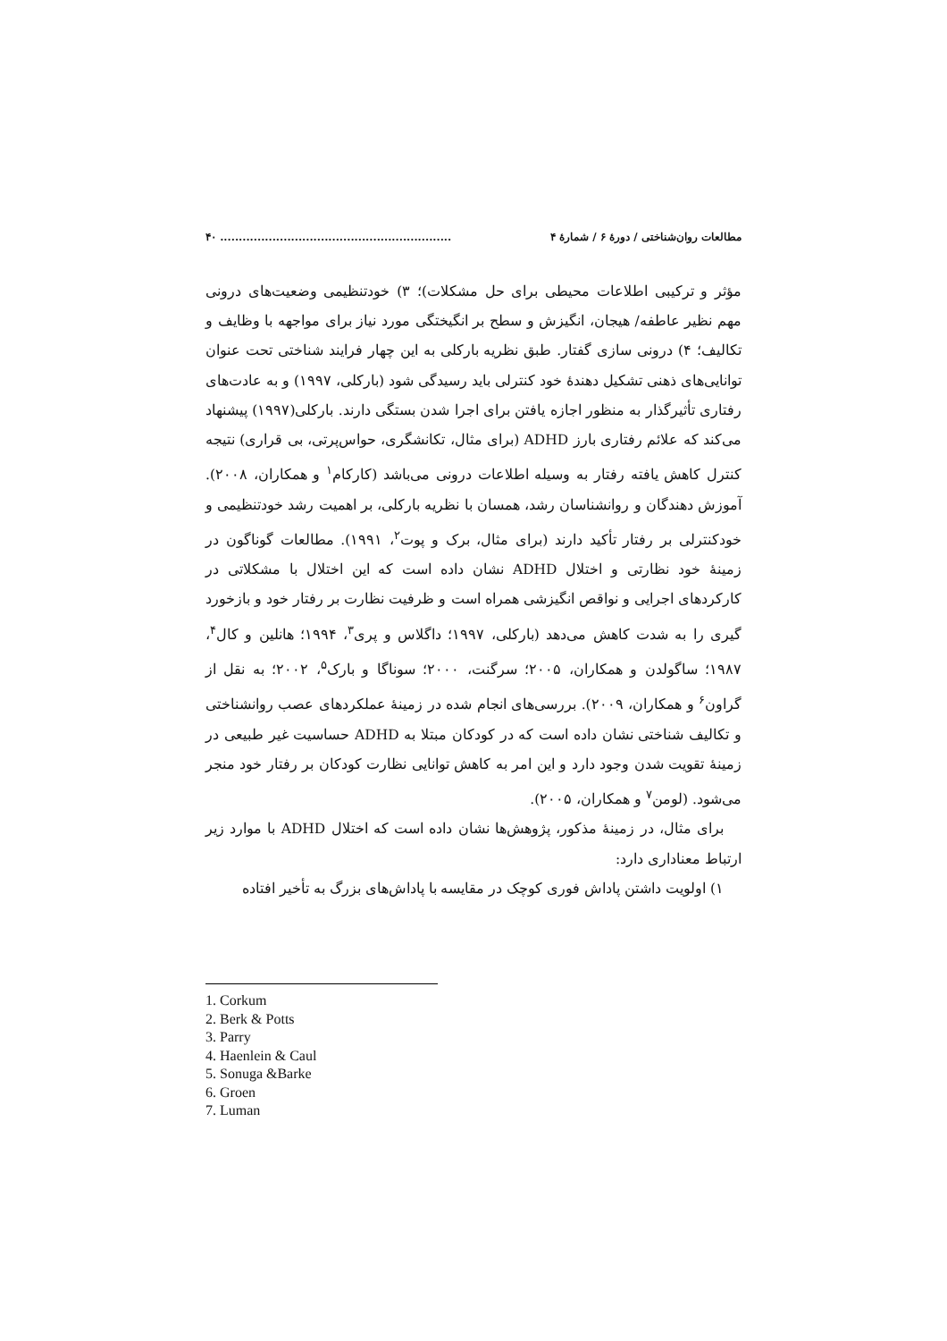مطالعات روان‌شناختی / دورهٔ ۶ / شمارهٔ ۴.............................................................. ۴۰
مؤثر و ترکیبی اطلاعات محیطی برای حل مشکلات)؛ ۳) خودتنظیمی وضعیت‌های درونی مهم نظیر عاطفه/ هیجان، انگیزش و سطح بر انگیختگی مورد نیاز برای مواجهه با وظایف و تکالیف؛ ۴) درونی سازی گفتار. طبق نظریه بارکلی به این چهار فرایند شناختی تحت عنوان توانایی‌های ذهنی تشکیل دهندهٔ خود کنترلی باید رسیدگی شود (بارکلی، ۱۹۹۷) و به عادت‌های رفتاری تأثیرگذار به منظور اجازه یافتن برای اجرا شدن بستگی دارند. بارکلی(۱۹۹۷) پیشنهاد می‌کند که علائم رفتاری بارز ADHD (برای مثال، تکانشگری، حواس‌پرتی، بی قراری) نتیجه کنترل کاهش یافته رفتار به وسیله اطلاعات درونی می‌باشد (کارکام<sup>۱</sup> و همکاران، ۲۰۰۸). آموزش دهندگان و روانشناسان رشد، همسان با نظریه بارکلی، بر اهمیت رشد خودتنظیمی و خودکنترلی بر رفتار تأکید دارند (برای مثال، برک و پوت<sup>۲</sup>، ۱۹۹۱). مطالعات گوناگون در زمینهٔ خود نظارتی و اختلال ADHD نشان داده است که این اختلال با مشکلاتی در کارکردهای اجرایی و نواقص انگیزشی همراه است و ظرفیت نظارت بر رفتار خود و بازخورد گیری را به شدت کاهش می‌دهد (بارکلی، ۱۹۹۷؛ داگلاس و پری<sup>۳</sup>، ۱۹۹۴؛ هانلین و کال<sup>۴</sup>، ۱۹۸۷؛ ساگولدن و همکاران، ۲۰۰۵؛ سرگنت، ۲۰۰۰؛ سوناگا و بارک<sup>۵</sup>، ۲۰۰۲؛ به نقل از گراون<sup>۶</sup> و همکاران، ۲۰۰۹). بررسی‌های انجام شده در زمینهٔ عملکردهای عصب روانشناختی و تکالیف شناختی نشان داده است که در کودکان مبتلا به ADHD حساسیت غیر طبیعی در زمینهٔ تقویت شدن وجود دارد و این امر به کاهش توانایی نظارت کودکان بر رفتار خود منجر می‌شود. (لومن<sup>۷</sup> و همکاران، ۲۰۰۵).
برای مثال، در زمینهٔ مذکور، پژوهش‌ها نشان داده است که اختلال ADHD با موارد زیر ارتباط معناداری دارد:
۱) اولویت داشتن پاداش فوری کوچک در مقایسه با پاداش‌های بزرگ به تأخیر افتاده
1. Corkum
2. Berk & Potts
3. Parry
4. Haenlein & Caul
5. Sonuga &Barke
6. Groen
7. Luman